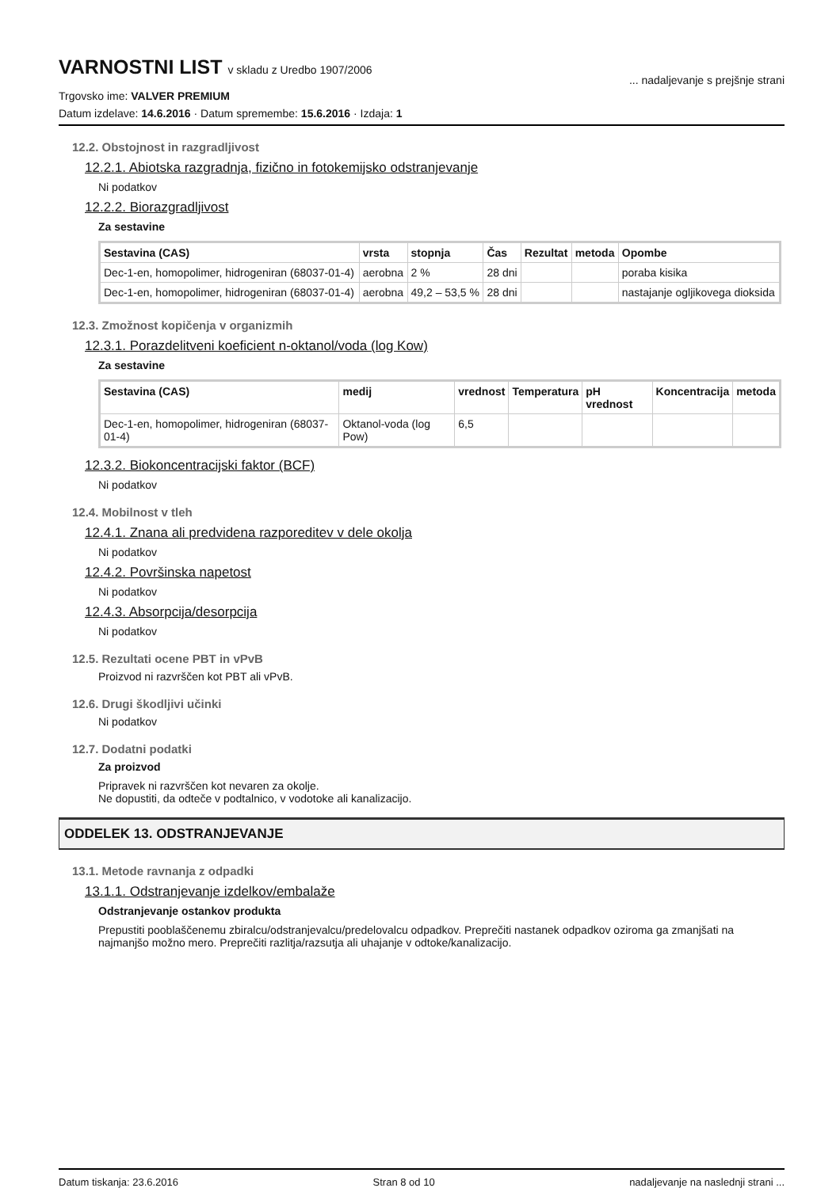VARNOSTNI LIST v skladu z Uredbo 1907/2006
Trgovsko ime: VALVER PREMIUM
Datum izdelave: 14.6.2016 · Datum spremembe: 15.6.2016 · Izdaja: 1
... nadaljevanje s prejšnje strani
12.2. Obstojnost in razgradljivost
12.2.1. Abiotska razgradnja, fizično in fotokemijsko odstranjevanje
Ni podatkov
12.2.2. Biorazgradljivost
Za sestavine
| Sestavina (CAS) | vrsta | stopnja | Čas | Rezultat | metoda | Opombe |
| --- | --- | --- | --- | --- | --- | --- |
| Dec-1-en, homopolimer, hidrogeniran (68037-01-4) | aerobna | 2 % | 28 dni | | | poraba kisika |
| Dec-1-en, homopolimer, hidrogeniran (68037-01-4) | aerobna | 49,2 – 53,5 % | 28 dni | | | nastajanje ogljikovega dioksida |
12.3. Zmožnost kopičenja v organizmih
12.3.1. Porazdelitveni koeficient n-oktanol/voda (log Kow)
Za sestavine
| Sestavina (CAS) | medij | vrednost | Temperatura | pH vrednost | Koncentracija | metoda |
| --- | --- | --- | --- | --- | --- | --- |
| Dec-1-en, homopolimer, hidrogeniran (68037-01-4) | Oktanol-voda (log Pow) | 6,5 | | | | |
12.3.2. Biokoncentracijski faktor (BCF)
Ni podatkov
12.4. Mobilnost v tleh
12.4.1. Znana ali predvidena razporeditev v dele okolja
Ni podatkov
12.4.2. Površinska napetost
Ni podatkov
12.4.3. Absorpcija/desorpcija
Ni podatkov
12.5. Rezultati ocene PBT in vPvB
Proizvod ni razvrščen kot PBT ali vPvB.
12.6. Drugi škodljivi učinki
Ni podatkov
12.7. Dodatni podatki
Za proizvod
Pripravek ni razvrščen kot nevaren za okolje.
Ne dopustiti, da odteče v podtalnico, v vodotoke ali kanalizacijo.
ODDELEK 13. ODSTRANJEVANJE
13.1. Metode ravnanja z odpadki
13.1.1. Odstranjevanje izdelkov/embalaže
Odstranjevanje ostankov produkta
Prepustiti pooblaščenemu zbiralcu/odstranjevalcu/predelovalcu odpadkov. Preprečiti nastanek odpadkov oziroma ga zmanjšati na najmanjšo možno mero. Preprečiti razlitja/razsutja ali uhajanje v odtoke/kanalizacijo.
Datum tiskanja: 23.6.2016 Stran 8 od 10 nadaljevanje na naslednji strani ...